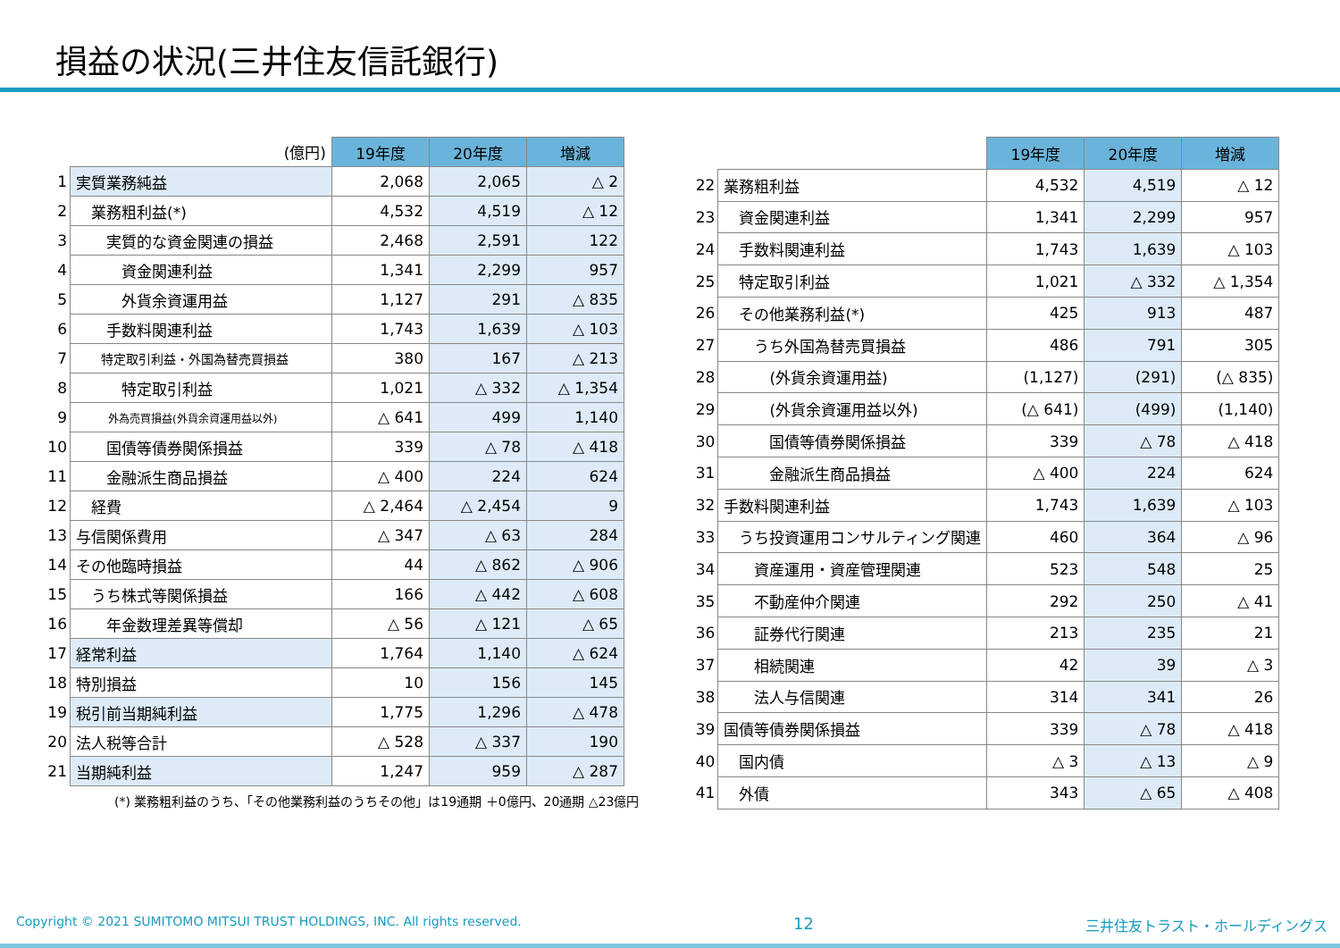損益の状況(三井住友信託銀行)
| | (億円) | 19年度 | 20年度 | 増減 |
| 1 | 実質業務純益 | 2,068 | 2,065 | △ 2 |
| 2 | 業務粗利益(*) | 4,532 | 4,519 | △ 12 |
| 3 | 実質的な資金関連の損益 | 2,468 | 2,591 | 122 |
| 4 | 資金関連利益 | 1,341 | 2,299 | 957 |
| 5 | 外貨余資運用益 | 1,127 | 291 | △ 835 |
| 6 | 手数料関連利益 | 1,743 | 1,639 | △ 103 |
| 7 | 特定取引利益・外国為替売買損益 | 380 | 167 | △ 213 |
| 8 | 特定取引利益 | 1,021 | △ 332 | △ 1,354 |
| 9 | 外為売買損益(外貨余資運用益以外) | △ 641 | 499 | 1,140 |
| 10 | 国債等債券関係損益 | 339 | △ 78 | △ 418 |
| 11 | 金融派生商品損益 | △ 400 | 224 | 624 |
| 12 | 経費 | △ 2,464 | △ 2,454 | 9 |
| 13 | 与信関係費用 | △ 347 | △ 63 | 284 |
| 14 | その他臨時損益 | 44 | △ 862 | △ 906 |
| 15 | うち株式等関係損益 | 166 | △ 442 | △ 608 |
| 16 | 年金数理差異等償却 | △ 56 | △ 121 | △ 65 |
| 17 | 経常利益 | 1,764 | 1,140 | △ 624 |
| 18 | 特別損益 | 10 | 156 | 145 |
| 19 | 税引前当期純利益 | 1,775 | 1,296 | △ 478 |
| 20 | 法人税等合計 | △ 528 | △ 337 | 190 |
| 21 | 当期純利益 | 1,247 | 959 | △ 287 |
(*) 業務粗利益のうち、「その他業務利益のうちその他」は19通期 ＋0億円、20通期 △23億円
| | | 19年度 | 20年度 | 増減 |
| 22 | 業務粗利益 | 4,532 | 4,519 | △ 12 |
| 23 | 資金関連利益 | 1,341 | 2,299 | 957 |
| 24 | 手数料関連利益 | 1,743 | 1,639 | △ 103 |
| 25 | 特定取引利益 | 1,021 | △ 332 | △ 1,354 |
| 26 | その他業務利益(*) | 425 | 913 | 487 |
| 27 | うち外国為替売買損益 | 486 | 791 | 305 |
| 28 | (外貨余資運用益) | (1,127) | (291) | (△ 835) |
| 29 | (外貨余資運用益以外) | (△ 641) | (499) | (1,140) |
| 30 | 国債等債券関係損益 | 339 | △ 78 | △ 418 |
| 31 | 金融派生商品損益 | △ 400 | 224 | 624 |
| 32 | 手数料関連利益 | 1,743 | 1,639 | △ 103 |
| 33 | うち投資運用コンサルティング関連 | 460 | 364 | △ 96 |
| 34 | 資産運用・資産管理関連 | 523 | 548 | 25 |
| 35 | 不動産仲介関連 | 292 | 250 | △ 41 |
| 36 | 証券代行関連 | 213 | 235 | 21 |
| 37 | 相続関連 | 42 | 39 | △ 3 |
| 38 | 法人与信関連 | 314 | 341 | 26 |
| 39 | 国債等債券関係損益 | 339 | △ 78 | △ 418 |
| 40 | 国内債 | △ 3 | △ 13 | △ 9 |
| 41 | 外債 | 343 | △ 65 | △ 408 |
Copyright © 2021 SUMITOMO MITSUI TRUST HOLDINGS, INC. All rights reserved. 12 三井住友トラスト・ホールディングス